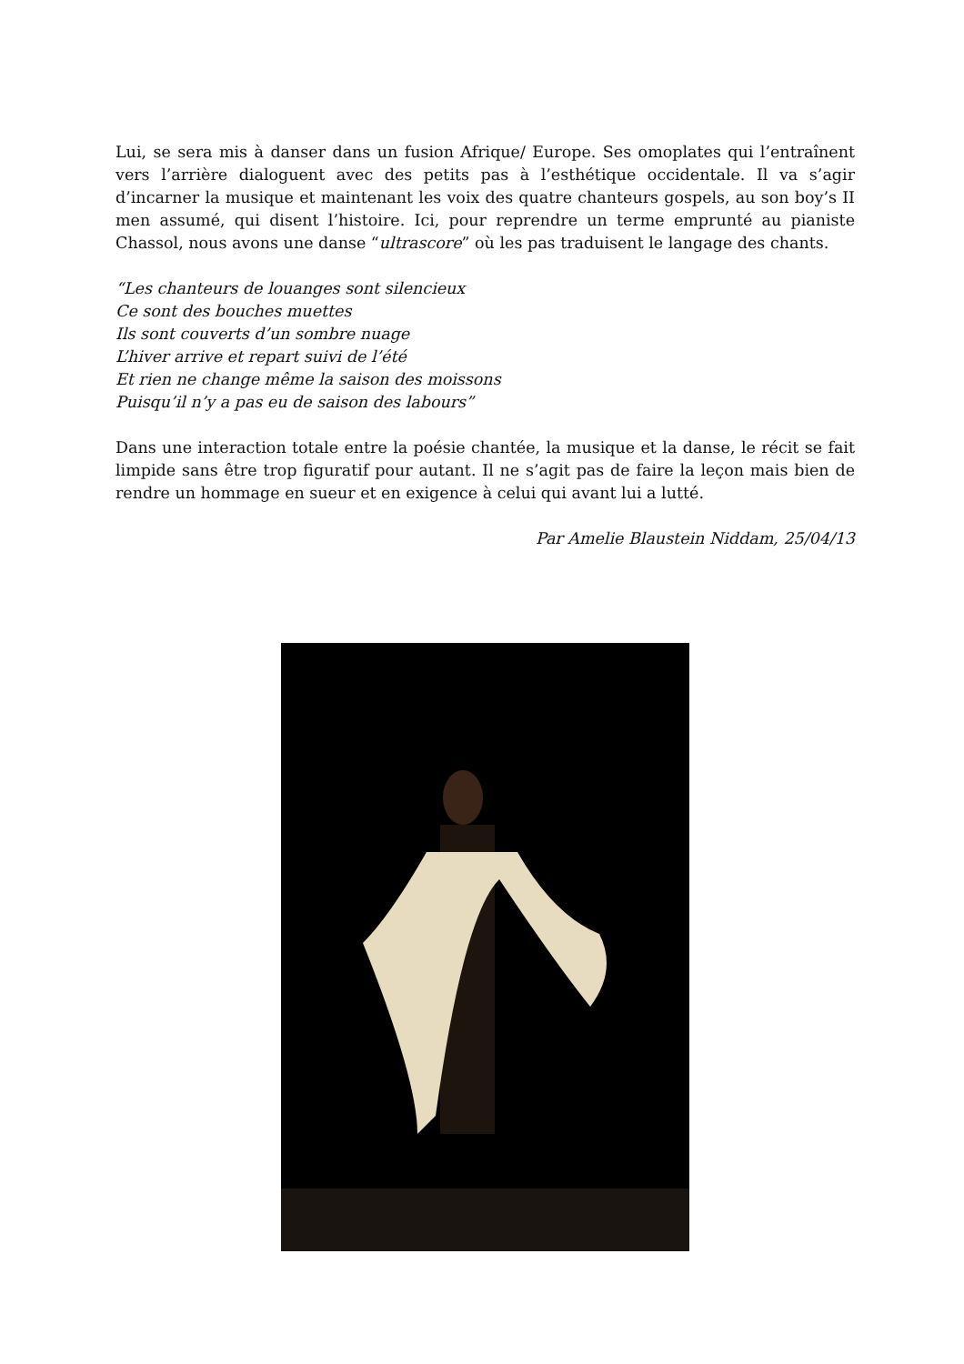Lui, se sera mis à danser dans un fusion Afrique/ Europe. Ses omoplates qui l’entraînent vers l’arrière dialoguent avec des petits pas à l’esthétique occidentale. Il va s’agir d’incarner la musique et maintenant les voix des quatre chanteurs gospels, au son boy’s II men assumé, qui disent l’histoire. Ici, pour reprendre un terme emprunté au pianiste Chassol, nous avons une danse “ultrascore” où les pas traduisent le langage des chants.
“Les chanteurs de louanges sont silencieux
Ce sont des bouches muettes
Ils sont couverts d’un sombre nuage
L’hiver arrive et repart suivi de l’été
Et rien ne change même la saison des moissons
Puisqu’il n’y a pas eu de saison des labours”
Dans une interaction totale entre la poésie chantée, la musique et la danse, le récit se fait limpide sans être trop figuratif pour autant. Il ne s’agit pas de faire la leçon mais bien de rendre un hommage en sueur et en exigence à celui qui avant lui a lutté.
Par Amelie Blaustein Niddam, 25/04/13